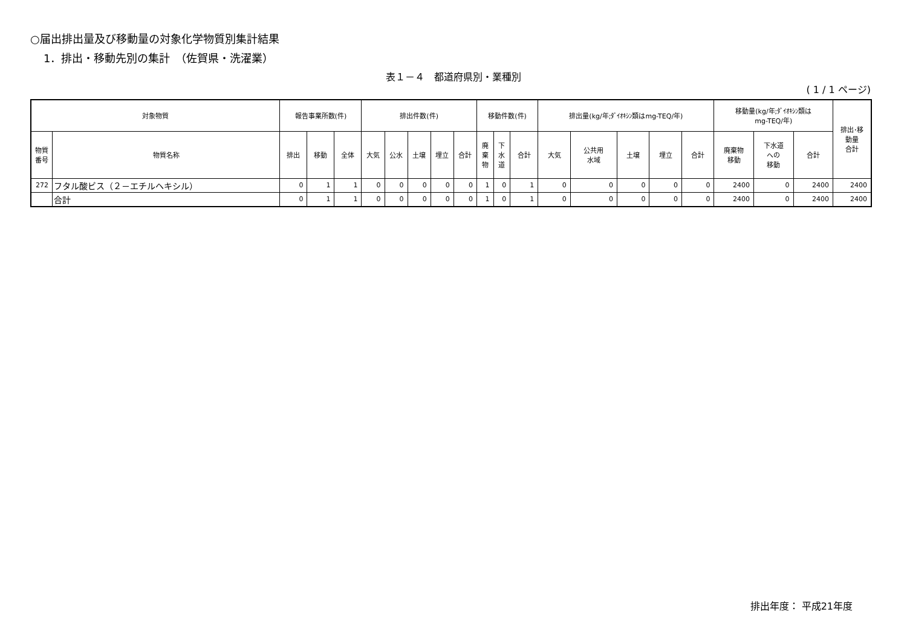○届出排出量及び移動量の対象化学物質別集計結果
1．排出・移動先別の集計　（佐賀県・洗濯業）
表１－４　都道府県別・業種別
( 1 / 1 ページ)
| 対象物質 | | 報告事業所数(件) | | | 排出件数(件) | | | | | 移動件数(件) | | | 排出量(kg/年;ﾀﾞｲｵｷｼﾝ類はmg-TEQ/年) | | | | | 移動量(kg/年;ﾀﾞｲｵｷｼﾝ類は mg-TEQ/年) | | | 排出･移 動量 合計 |
| --- | --- | --- | --- | --- | --- | --- | --- | --- | --- | --- | --- | --- | --- | --- | --- | --- | --- | --- | --- | --- | --- |
| 物質 番号 | 物質名称 | 排出 | 移動 | 全体 | 大気 | 公水 | 土壌 | 埋立 | 合計 | 廃 棄 物 | 下 水 道 | 合計 | 大気 | 公共用 水域 | 土壌 | 埋立 | 合計 | 廃棄物 移動 | 下水道 への 移動 | 合計 | |
| 272 | フタル酸ビス（２－エチルヘキシル） | 0 | 1 | 1 | 0 | 0 | 0 | 0 | 0 | 1 | 0 | 1 | 0 | 0 | 0 | 0 | 0 | 2400 | 0 | 2400 | 2400 |
| | 合計 | 0 | 1 | 1 | 0 | 0 | 0 | 0 | 0 | 1 | 0 | 1 | 0 | 0 | 0 | 0 | 0 | 2400 | 0 | 2400 | 2400 |
排出年度： 平成21年度